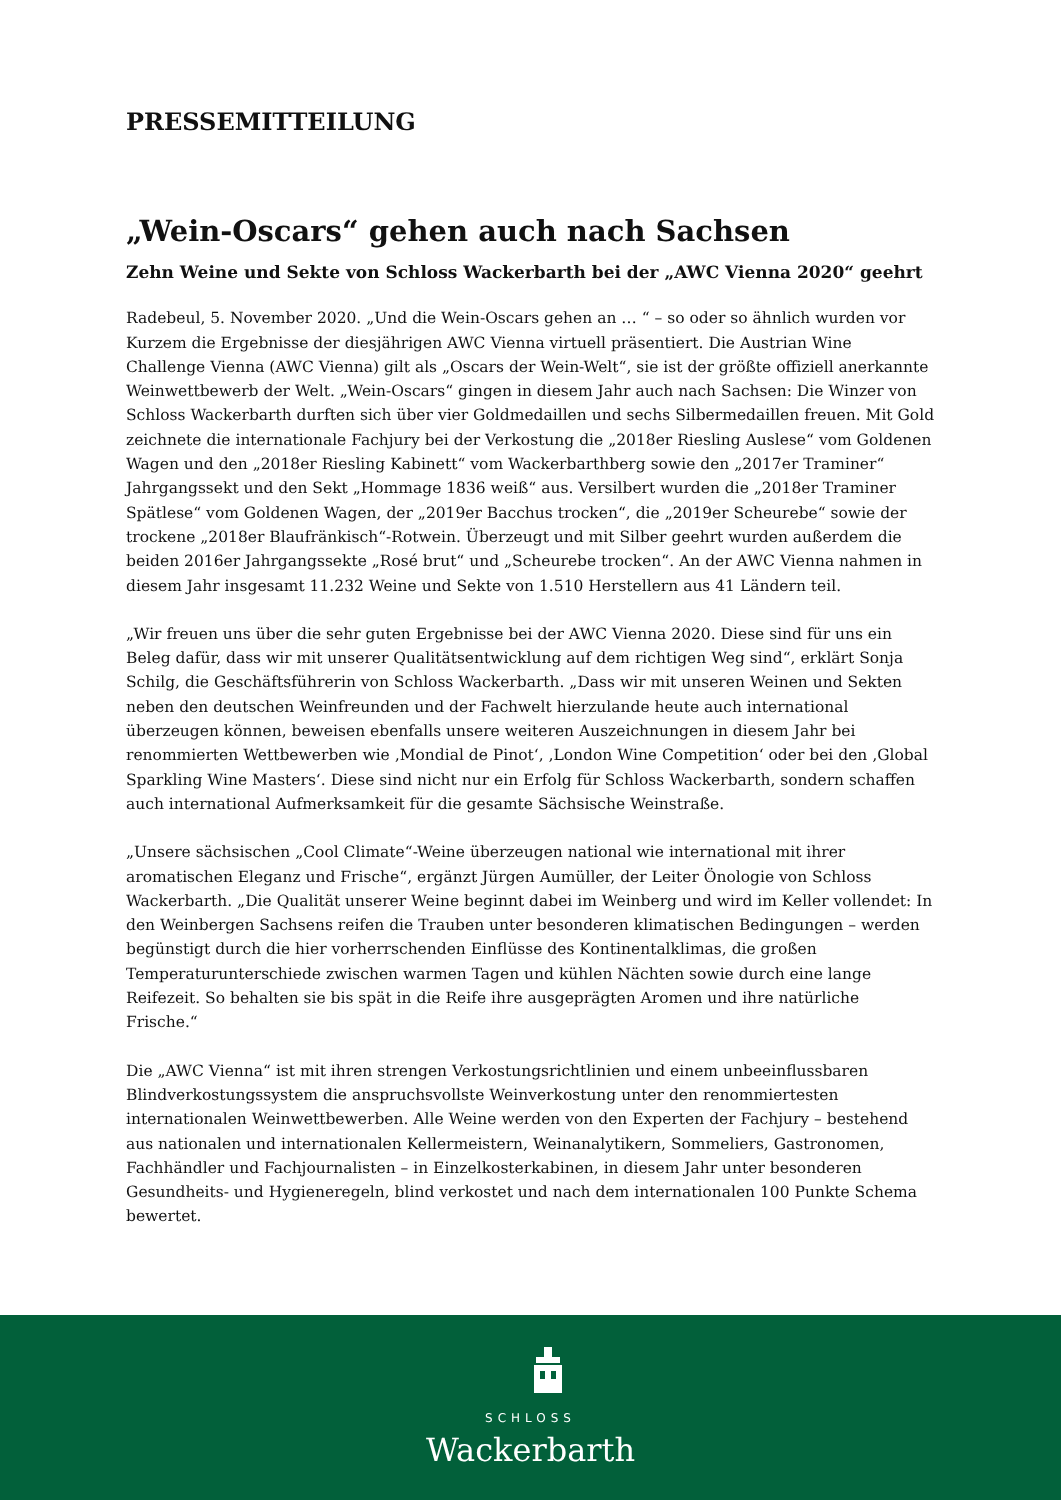PRESSEMITTEILUNG
„Wein-Oscars“ gehen auch nach Sachsen
Zehn Weine und Sekte von Schloss Wackerbarth bei der „AWC Vienna 2020“ geehrt
Radebeul, 5. November 2020. „Und die Wein-Oscars gehen an … “ – so oder so ähnlich wurden vor Kurzem die Ergebnisse der diesjährigen AWC Vienna virtuell präsentiert. Die Austrian Wine Challenge Vienna (AWC Vienna) gilt als „Oscars der Wein-Welt“, sie ist der größte offiziell anerkannte Weinwettbewerb der Welt. „Wein-Oscars“ gingen in diesem Jahr auch nach Sachsen: Die Winzer von Schloss Wackerbarth durften sich über vier Goldmedaillen und sechs Silbermedaillen freuen. Mit Gold zeichnete die internationale Fachjury bei der Verkostung die „2018er Riesling Auslese“ vom Goldenen Wagen und den „2018er Riesling Kabinett“ vom Wackerbarthberg sowie den „2017er Traminer“ Jahrgangssekt und den Sekt „Hommage 1836 weiß“ aus. Versilbert wurden die „2018er Traminer Spätlese“ vom Goldenen Wagen, der „2019er Bacchus trocken“, die „2019er Scheurebe“ sowie der trockene „2018er Blaufränkisch“-Rotwein. Überzeugt und mit Silber geehrt wurden außerdem die beiden 2016er Jahrgangssekte „Rosé brut“ und „Scheurebe trocken“. An der AWC Vienna nahmen in diesem Jahr insgesamt 11.232 Weine und Sekte von 1.510 Herstellern aus 41 Ländern teil.
„Wir freuen uns über die sehr guten Ergebnisse bei der AWC Vienna 2020. Diese sind für uns ein Beleg dafür, dass wir mit unserer Qualitätsentwicklung auf dem richtigen Weg sind“, erklärt Sonja Schilg, die Geschäftsführerin von Schloss Wackerbarth. „Dass wir mit unseren Weinen und Sekten neben den deutschen Weinfreunden und der Fachwelt hierzulande heute auch international überzeugen können, beweisen ebenfalls unsere weiteren Auszeichnungen in diesem Jahr bei renommierten Wettbewerben wie ‚Mondial de Pinot‘, ‚London Wine Competition‘ oder bei den ‚Global Sparkling Wine Masters‘. Diese sind nicht nur ein Erfolg für Schloss Wackerbarth, sondern schaffen auch international Aufmerksamkeit für die gesamte Sächsische Weinstraße.
„Unsere sächsischen „Cool Climate“-Weine überzeugen national wie international mit ihrer aromatischen Eleganz und Frische“, ergänzt Jürgen Aumüller, der Leiter Önologie von Schloss Wackerbarth. „Die Qualität unserer Weine beginnt dabei im Weinberg und wird im Keller vollendet: In den Weinbergen Sachsens reifen die Trauben unter besonderen klimatischen Bedingungen – werden begünstigt durch die hier vorherrschenden Einflüsse des Kontinentalklimas, die großen Temperaturunterschiede zwischen warmen Tagen und kühlen Nächten sowie durch eine lange Reifezeit. So behalten sie bis spät in die Reife ihre ausgeprägten Aromen und ihre natürliche Frische.“
Die „AWC Vienna“ ist mit ihren strengen Verkostungsrichtlinien und einem unbeeinflussbaren Blindverkostungssystem die anspruchsvollste Weinverkostung unter den renommiertesten internationalen Weinwettbewerben. Alle Weine werden von den Experten der Fachjury – bestehend aus nationalen und internationalen Kellermeistern, Weinanalytikern, Sommeliers, Gastronomen, Fachhändler und Fachjournalisten – in Einzelkosterkabinen, in diesem Jahr unter besonderen Gesundheits- und Hygieneregeln, blind verkostet und nach dem internationalen 100 Punkte Schema bewertet.
SCHLOSS
Wackerbarth